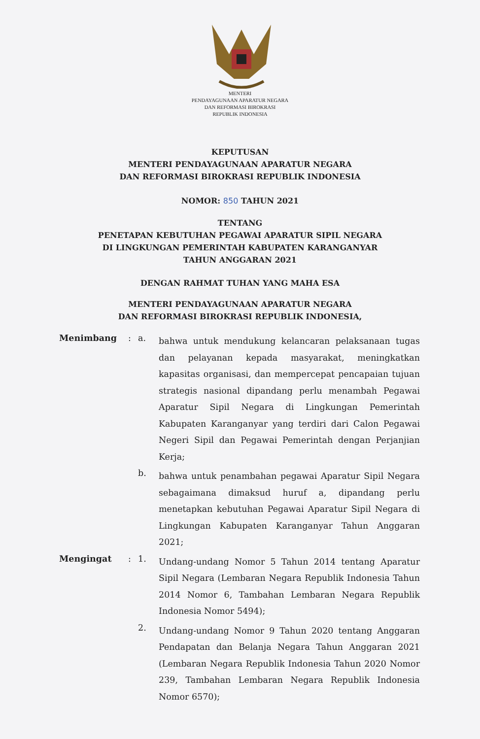MENTERI
PENDAYAGUNAAN APARATUR NEGARA
DAN REFORMASI BIROKRASI
REPUBLIK INDONESIA
KEPUTUSAN
MENTERI PENDAYAGUNAAN APARATUR NEGARA
DAN REFORMASI BIROKRASI REPUBLIK INDONESIA
NOMOR: 850 TAHUN 2021
TENTANG
PENETAPAN KEBUTUHAN PEGAWAI APARATUR SIPIL NEGARA
DI LINGKUNGAN PEMERINTAH KABUPATEN KARANGANYAR
TAHUN ANGGARAN 2021
DENGAN RAHMAT TUHAN YANG MAHA ESA
MENTERI PENDAYAGUNAAN APARATUR NEGARA
DAN REFORMASI BIROKRASI REPUBLIK INDONESIA,
Menimbang : a.
bahwa untuk mendukung kelancaran pelaksanaan tugas dan pelayanan kepada masyarakat, meningkatkan kapasitas organisasi, dan mempercepat pencapaian tujuan strategis nasional dipandang perlu menambah Pegawai Aparatur Sipil Negara di Lingkungan Pemerintah Kabupaten Karanganyar yang terdiri dari Calon Pegawai Negeri Sipil dan Pegawai Pemerintah dengan Perjanjian Kerja;
b.
bahwa untuk penambahan pegawai Aparatur Sipil Negara sebagaimana dimaksud huruf a, dipandang perlu menetapkan kebutuhan Pegawai Aparatur Sipil Negara di Lingkungan Kabupaten Karanganyar Tahun Anggaran 2021;
Mengingat : 1.
Undang-undang Nomor 5 Tahun 2014 tentang Aparatur Sipil Negara (Lembaran Negara Republik Indonesia Tahun 2014 Nomor 6, Tambahan Lembaran Negara Republik Indonesia Nomor 5494);
2.
Undang-undang Nomor 9 Tahun 2020 tentang Anggaran Pendapatan dan Belanja Negara Tahun Anggaran 2021 (Lembaran Negara Republik Indonesia Tahun 2020 Nomor 239, Tambahan Lembaran Negara Republik Indonesia Nomor 6570);